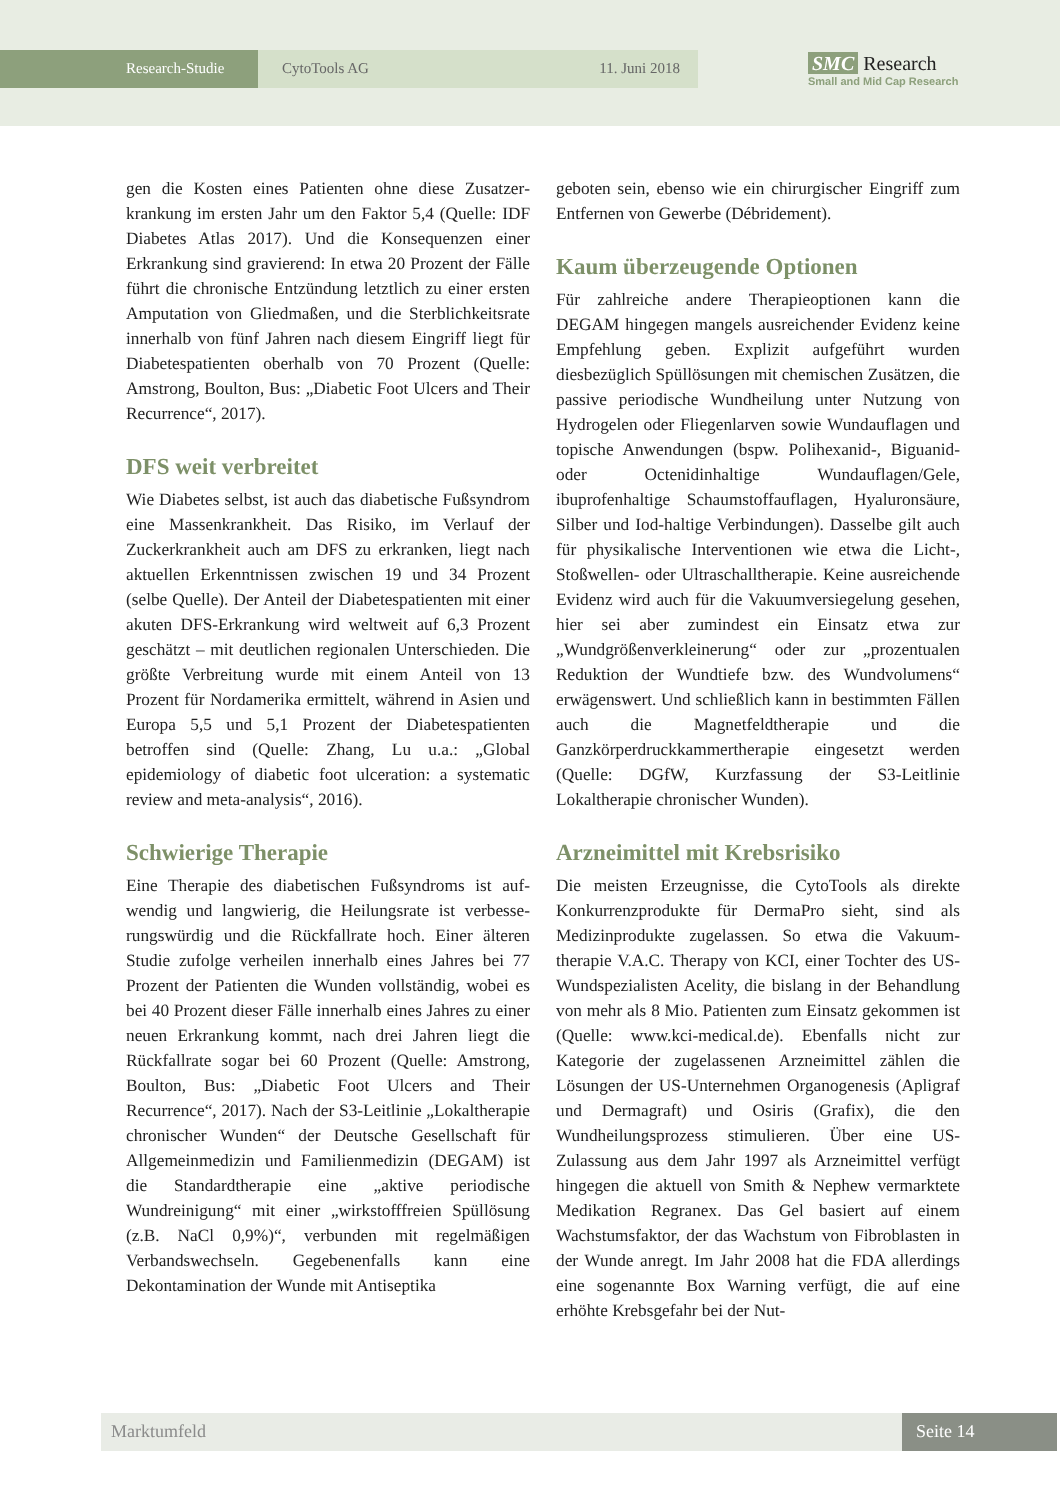Research-Studie CytoTools AG 11. Juni 2018
SMC Research
Small and Mid Cap Research
gen die Kosten eines Patienten ohne diese Zusatzer­krankung im ersten Jahr um den Faktor 5,4 (Quelle: IDF Diabetes Atlas 2017). Und die Konsequenzen ei­ner Erkrankung sind gravierend: In etwa 20 Prozent der Fälle führt die chronische Entzündung letztlich zu einer ersten Amputation von Gliedmaßen, und die Sterblichkeitsrate innerhalb von fünf Jahren nach die­sem Eingriff liegt für Diabetespatienten oberhalb von 70 Prozent (Quelle: Amstrong, Boulton, Bus: „Diabe­tic Foot Ulcers and Their Recurrence“, 2017).
DFS weit verbreitet
Wie Diabetes selbst, ist auch das diabetische Fußsyn­drom eine Massenkrankheit. Das Risiko, im Verlauf der Zuckerkrankheit auch am DFS zu erkranken, liegt nach aktuellen Erkenntnissen zwischen 19 und 34 Prozent (selbe Quelle). Der Anteil der Diabetespati­enten mit einer akuten DFS-Erkrankung wird welt­weit auf 6,3 Prozent geschätzt – mit deutlichen regio­nalen Unterschieden. Die größte Verbreitung wurde mit einem Anteil von 13 Prozent für Nordamerika er­mittelt, während in Asien und Europa 5,5 und 5,1 Prozent der Diabetespatienten betroffen sind (Quelle: Zhang, Lu u.a.: „Global epidemiology of diabetic foot ulceration: a systematic review and meta-analysis“, 2016).
Schwierige Therapie
Eine Therapie des diabetischen Fußsyndroms ist auf­wendig und langwierig, die Heilungsrate ist verbesse­rungswürdig und die Rückfallrate hoch. Einer älteren Studie zufolge verheilen innerhalb eines Jahres bei 77 Prozent der Patienten die Wunden vollständig, wobei es bei 40 Prozent dieser Fälle innerhalb eines Jahres zu einer neuen Erkrankung kommt, nach drei Jahren liegt die Rückfallrate sogar bei 60 Prozent (Quelle: Amstrong, Boulton, Bus: „Diabetic Foot Ulcers and Their Recurrence“, 2017). Nach der S3-Leitlinie „Lo­kaltherapie chronischer Wunden“ der Deutsche Ge­sellschaft für Allgemeinmedizin und Familienmedizin (DEGAM) ist die Standardtherapie eine „aktive peri­odische Wundreinigung“ mit einer „wirkstofffreien Spüllösung (z.B. NaCl 0,9%)“, verbunden mit regel­mäßigen Verbandswechseln. Gegebenenfalls kann eine Dekontamination der Wunde mit Antiseptika
geboten sein, ebenso wie ein chirurgischer Eingriff zum Entfernen von Gewerbe (Débridement).
Kaum überzeugende Optionen
Für zahlreiche andere Therapieoptionen kann die DEGAM hingegen mangels ausreichender Evidenz keine Empfehlung geben. Explizit aufgeführt wurden diesbezüglich Spüllösungen mit chemischen Zusät­zen, die passive periodische Wundheilung unter Nut­zung von Hydrogelen oder Fliegenlarven sowie Wundauflagen und topische Anwendungen (bspw. Polihexanid-, Biguanid- oder Octenidinhaltige Wundauflagen/Gele, ibuprofenhaltige Schaumstoff­auflagen, Hyaluronsäure, Silber und Iod-haltige Ver­bindungen). Dasselbe gilt auch für physikalische In­terventionen wie etwa die Licht-, Stoßwellen- oder Ultraschalltherapie. Keine ausreichende Evidenz wird auch für die Vakuumversiegelung gesehen, hier sei aber zumindest ein Einsatz etwa zur „Wundgrößen­verkleinerung“ oder zur „prozentualen Reduktion der Wundtiefe bzw. des Wundvolumens“ erwägenswert. Und schließlich kann in bestimmten Fällen auch die Magnetfeldtherapie und die Ganzkörperdruckkam­mertherapie eingesetzt werden (Quelle: DGfW, Kurz­fassung der S3-Leitlinie Lokaltherapie chronischer Wunden).
Arzneimittel mit Krebsrisiko
Die meisten Erzeugnisse, die CytoTools als direkte Konkurrenzprodukte für DermaPro sieht, sind als Medizinprodukte zugelassen. So etwa die Vakuum­therapie V.A.C. Therapy von KCI, einer Tochter des US-Wundspezialisten Acelity, die bislang in der Be­handlung von mehr als 8 Mio. Patienten zum Einsatz gekommen ist (Quelle: www.kci-medical.de). Eben­falls nicht zur Kategorie der zugelassenen Arzneimittel zählen die Lösungen der US-Unternehmen Organo­genesis (Apligraf und Dermagraft) und Osiris (Gra­fix), die den Wundheilungsprozess stimulieren. Über eine US-Zulassung aus dem Jahr 1997 als Arzneimit­tel verfügt hingegen die aktuell von Smith & Nephew vermarktete Medikation Regranex. Das Gel basiert auf einem Wachstumsfaktor, der das Wachstum von Fibroblasten in der Wunde anregt. Im Jahr 2008 hat die FDA allerdings eine sogenannte Box Warning ver­fügt, die auf eine erhöhte Krebsgefahr bei der Nut-
Marktumfeld Seite 14